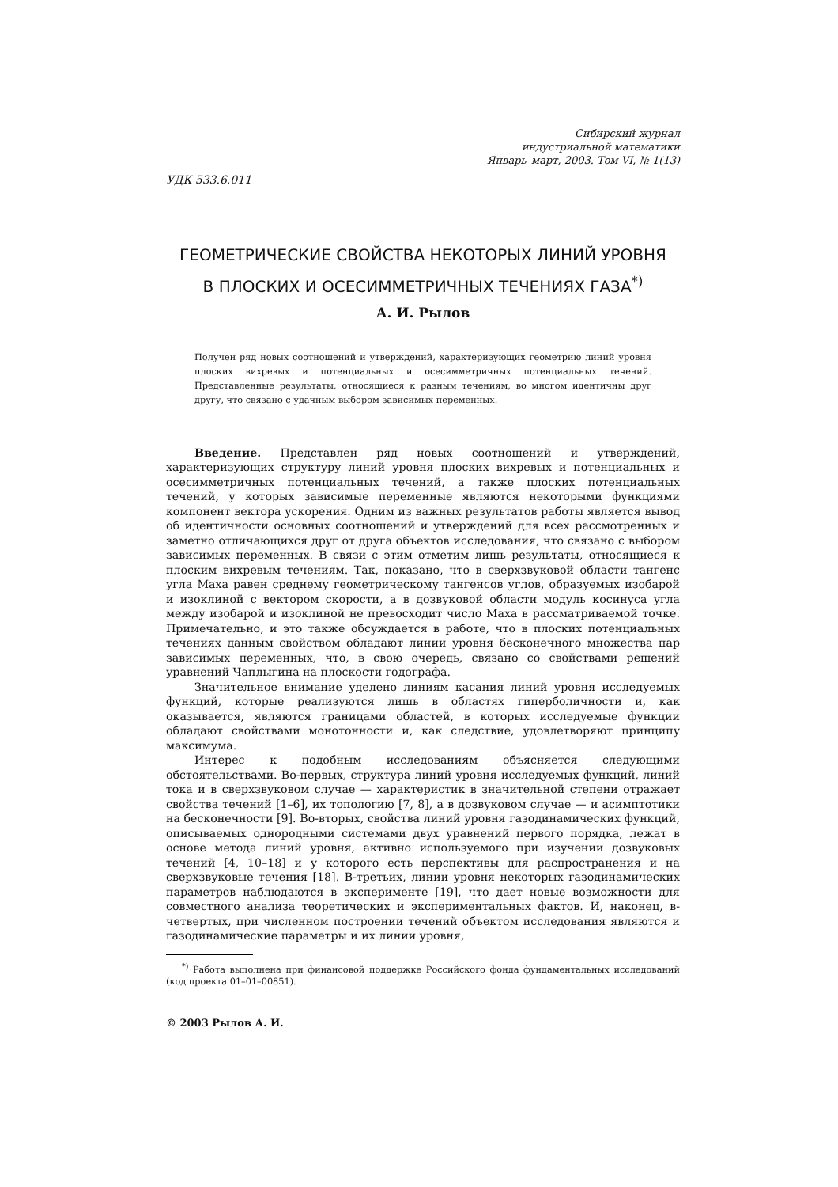Сибирский журнал
индустриальной математики
Январь–март, 2003. Том VI, № 1(13)
УДК 533.6.011
ГЕОМЕТРИЧЕСКИЕ СВОЙСТВА НЕКОТОРЫХ ЛИНИЙ УРОВНЯ
В ПЛОСКИХ И ОСЕСИММЕТРИЧНЫХ ТЕЧЕНИЯХ ГАЗА<sup>*)</sup>
А. И. Рылов
Получен ряд новых соотношений и утверждений, характеризующих геометрию линий уровня плоских вихревых и потенциальных и осесимметричных потенциальных течений. Представленные результаты, относящиеся к разным течениям, во многом идентичны друг другу, что связано с удачным выбором зависимых переменных.
Введение. Представлен ряд новых соотношений и утверждений, характеризующих структуру линий уровня плоских вихревых и потенциальных и осесимметричных потенциальных течений, а также плоских потенциальных течений, у которых зависимые переменные являются некоторыми функциями компонент вектора ускорения. Одним из важных результатов работы является вывод об идентичности основных соотношений и утверждений для всех рассмотренных и заметно отличающихся друг от друга объектов исследования, что связано с выбором зависимых переменных. В связи с этим отметим лишь результаты, относящиеся к плоским вихревым течениям. Так, показано, что в сверхзвуковой области тангенс угла Маха равен среднему геометрическому тангенсов углов, образуемых изобарой и изоклиной с вектором скорости, а в дозвуковой области модуль косинуса угла между изобарой и изоклиной не превосходит число Маха в рассматриваемой точке. Примечательно, и это также обсуждается в работе, что в плоских потенциальных течениях данным свойством обладают линии уровня бесконечного множества пар зависимых переменных, что, в свою очередь, связано со свойствами решений уравнений Чаплыгина на плоскости годографа.
Значительное внимание уделено линиям касания линий уровня исследуемых функций, которые реализуются лишь в областях гиперболичности и, как оказывается, являются границами областей, в которых исследуемые функции обладают свойствами монотонности и, как следствие, удовлетворяют принципу максимума.
Интерес к подобным исследованиям объясняется следующими обстоятельствами. Во-первых, структура линий уровня исследуемых функций, линий тока и в сверхзвуковом случае — характеристик в значительной степени отражает свойства течений [1–6], их топологию [7, 8], а в дозвуковом случае — и асимптотики на бесконечности [9]. Во-вторых, свойства линий уровня газодинамических функций, описываемых однородными системами двух уравнений первого порядка, лежат в основе метода линий уровня, активно используемого при изучении дозвуковых течений [4, 10–18] и у которого есть перспективы для распространения и на сверхзвуковые течения [18]. В-третьих, линии уровня некоторых газодинамических параметров наблюдаются в эксперименте [19], что дает новые возможности для совместного анализа теоретических и экспериментальных фактов. И, наконец, в-четвертых, при численном построении течений объектом исследования являются и газодинамические параметры и их линии уровня,
<sup>*)</sup> Работа выполнена при финансовой поддержке Российского фонда фундаментальных исследований (код проекта 01–01–00851).
© 2003 Рылов А. И.